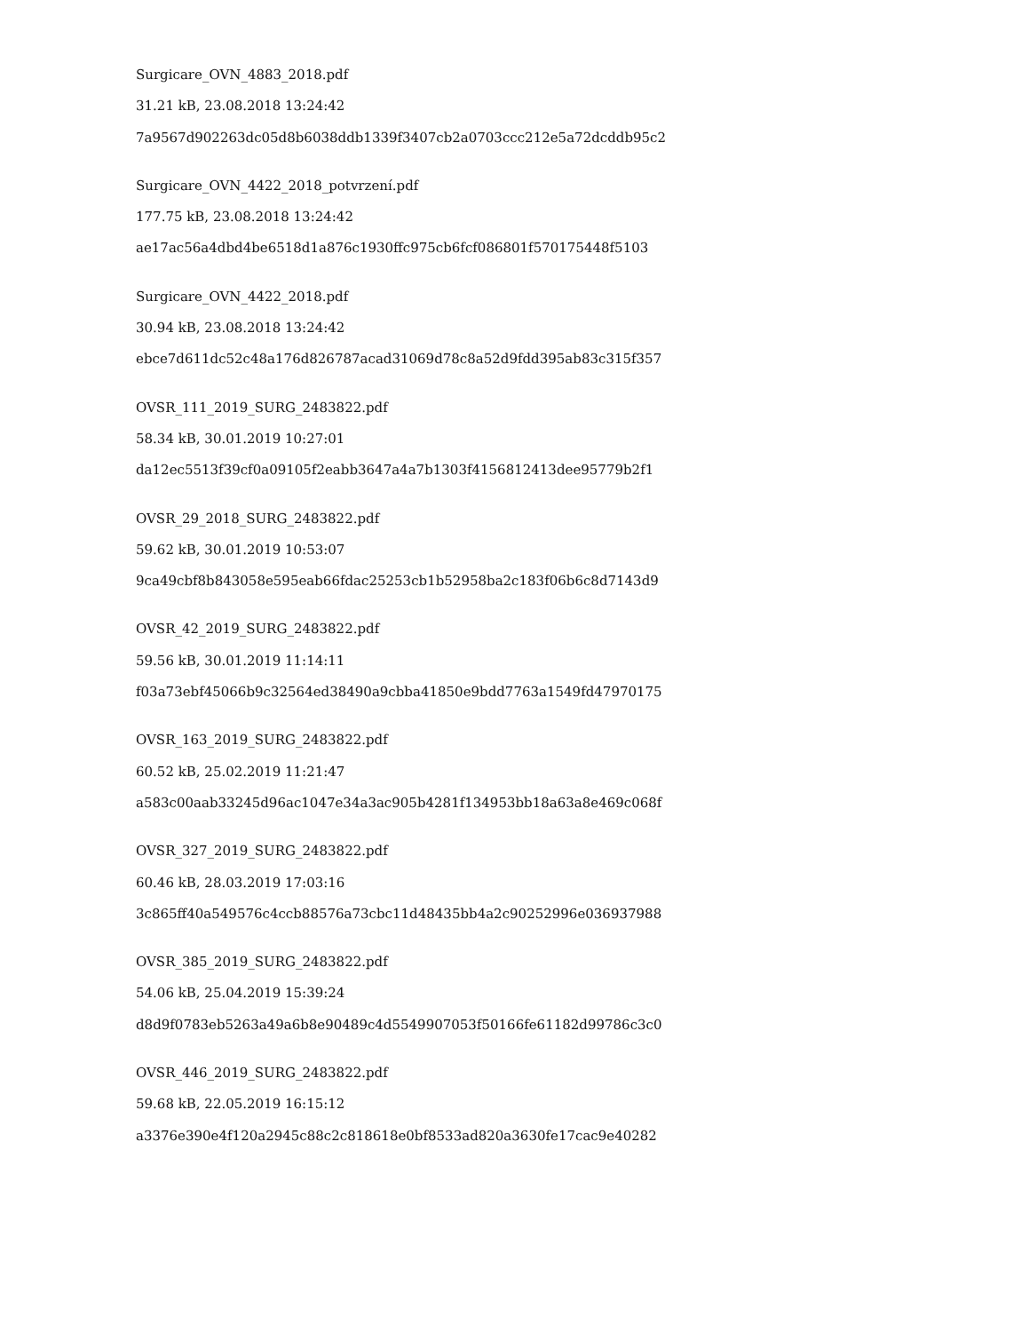Surgicare_OVN_4883_2018.pdf
31.21 kB, 23.08.2018 13:24:42
7a9567d902263dc05d8b6038ddb1339f3407cb2a0703ccc212e5a72dcddb95c2
Surgicare_OVN_4422_2018_potvrzení.pdf
177.75 kB, 23.08.2018 13:24:42
ae17ac56a4dbd4be6518d1a876c1930ffc975cb6fcf086801f570175448f5103
Surgicare_OVN_4422_2018.pdf
30.94 kB, 23.08.2018 13:24:42
ebce7d611dc52c48a176d826787acad31069d78c8a52d9fdd395ab83c315f357
OVSR_111_2019_SURG_2483822.pdf
58.34 kB, 30.01.2019 10:27:01
da12ec5513f39cf0a09105f2eabb3647a4a7b1303f4156812413dee95779b2f1
OVSR_29_2018_SURG_2483822.pdf
59.62 kB, 30.01.2019 10:53:07
9ca49cbf8b843058e595eab66fdac25253cb1b52958ba2c183f06b6c8d7143d9
OVSR_42_2019_SURG_2483822.pdf
59.56 kB, 30.01.2019 11:14:11
f03a73ebf45066b9c32564ed38490a9cbba41850e9bdd7763a1549fd47970175
OVSR_163_2019_SURG_2483822.pdf
60.52 kB, 25.02.2019 11:21:47
a583c00aab33245d96ac1047e34a3ac905b4281f134953bb18a63a8e469c068f
OVSR_327_2019_SURG_2483822.pdf
60.46 kB, 28.03.2019 17:03:16
3c865ff40a549576c4ccb88576a73cbc11d48435bb4a2c90252996e036937988
OVSR_385_2019_SURG_2483822.pdf
54.06 kB, 25.04.2019 15:39:24
d8d9f0783eb5263a49a6b8e90489c4d5549907053f50166fe61182d99786c3c0
OVSR_446_2019_SURG_2483822.pdf
59.68 kB, 22.05.2019 16:15:12
a3376e390e4f120a2945c88c2c818618e0bf8533ad820a3630fe17cac9e40282